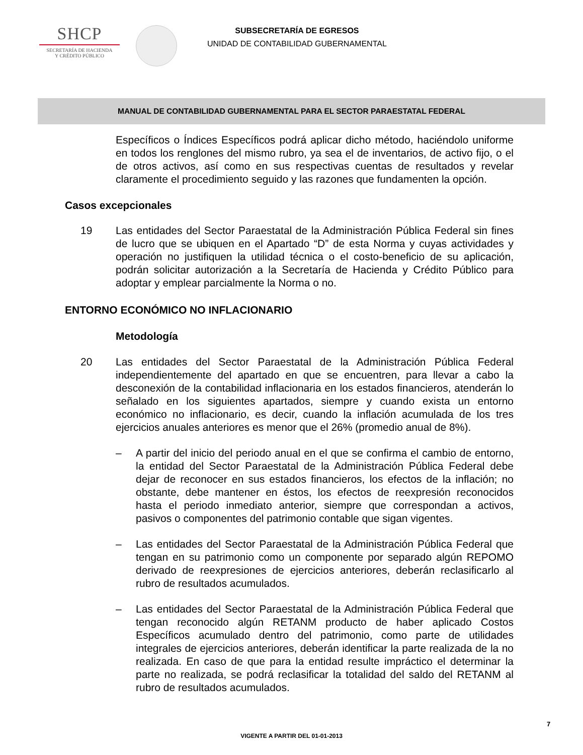SHCP
SECRETARÍA DE HACIENDA
Y CRÉDITO PÚBLICO
SUBSECRETARÍA DE EGRESOS
UNIDAD DE CONTABILIDAD GUBERNAMENTAL
MANUAL DE CONTABILIDAD GUBERNAMENTAL PARA EL SECTOR PARAESTATAL FEDERAL
Específicos o Índices Específicos podrá aplicar dicho método, haciéndolo uniforme en todos los renglones del mismo rubro, ya sea el de inventarios, de activo fijo, o el de otros activos, así como en sus respectivas cuentas de resultados y revelar claramente el procedimiento seguido y las razones que fundamenten la opción.
Casos excepcionales
19 Las entidades del Sector Paraestatal de la Administración Pública Federal sin fines de lucro que se ubiquen en el Apartado “D” de esta Norma y cuyas actividades y operación no justifiquen la utilidad técnica o el costo-beneficio de su aplicación, podrán solicitar autorización a la Secretaría de Hacienda y Crédito Público para adoptar y emplear parcialmente la Norma o no.
ENTORNO ECONÓMICO NO INFLACIONARIO
Metodología
20 Las entidades del Sector Paraestatal de la Administración Pública Federal independientemente del apartado en que se encuentren, para llevar a cabo la desconexión de la contabilidad inflacionaria en los estados financieros, atenderán lo señalado en los siguientes apartados, siempre y cuando exista un entorno económico no inflacionario, es decir, cuando la inflación acumulada de los tres ejercicios anuales anteriores es menor que el 26% (promedio anual de 8%).
– A partir del inicio del periodo anual en el que se confirma el cambio de entorno, la entidad del Sector Paraestatal de la Administración Pública Federal debe dejar de reconocer en sus estados financieros, los efectos de la inflación; no obstante, debe mantener en éstos, los efectos de reexpresión reconocidos hasta el periodo inmediato anterior, siempre que correspondan a activos, pasivos o componentes del patrimonio contable que sigan vigentes.
– Las entidades del Sector Paraestatal de la Administración Pública Federal que tengan en su patrimonio como un componente por separado algún REPOMO derivado de reexpresiones de ejercicios anteriores, deberán reclasificarlo al rubro de resultados acumulados.
– Las entidades del Sector Paraestatal de la Administración Pública Federal que tengan reconocido algún RETANM producto de haber aplicado Costos Específicos acumulado dentro del patrimonio, como parte de utilidades integrales de ejercicios anteriores, deberán identificar la parte realizada de la no realizada. En caso de que para la entidad resulte impráctico el determinar la parte no realizada, se podrá reclasificar la totalidad del saldo del RETANM al rubro de resultados acumulados.
7
VIGENTE A PARTIR DEL 01-01-2013